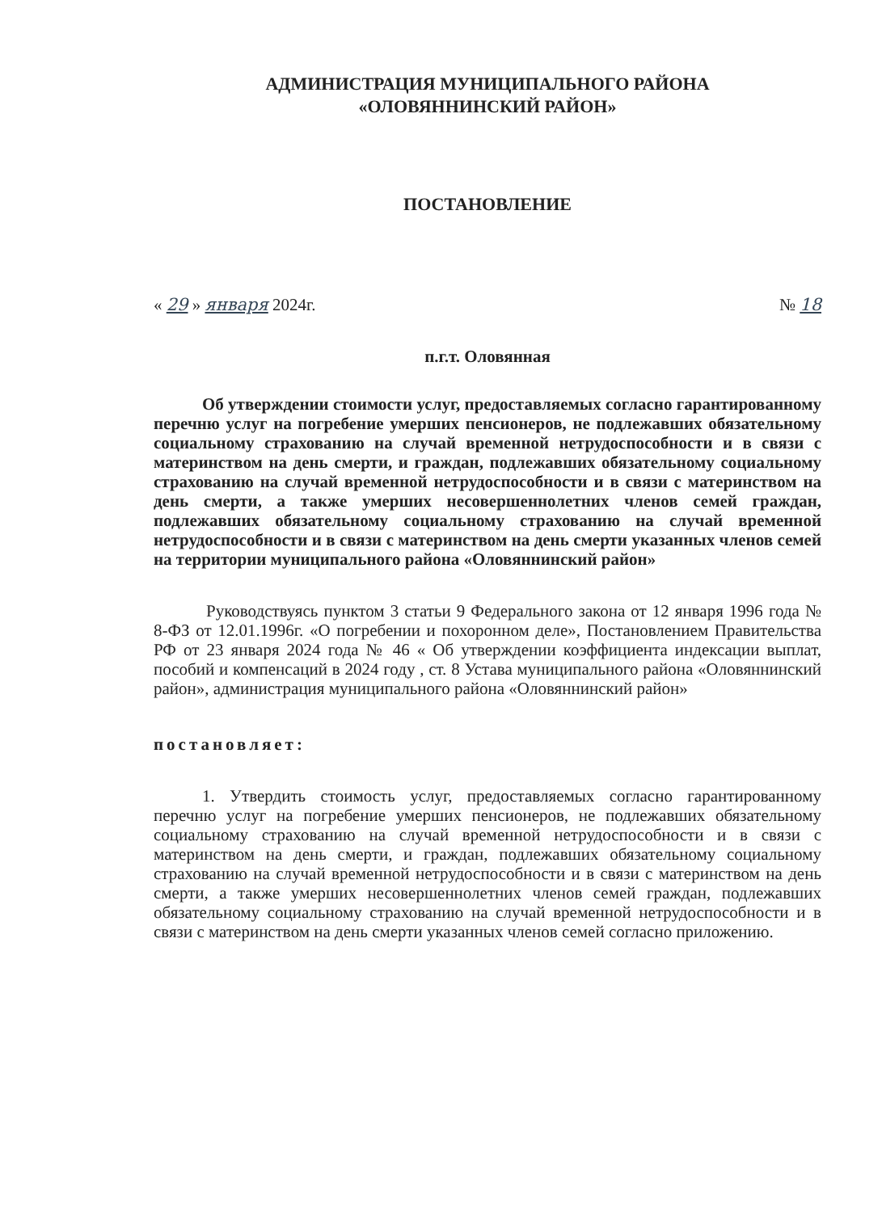АДМИНИСТРАЦИЯ МУНИЦИПАЛЬНОГО РАЙОНА
«ОЛОВЯННИНСКИЙ РАЙОН»
ПОСТАНОВЛЕНИЕ
« 29 » января 2024г. № 18
п.г.т. Оловянная
Об утверждении стоимости услуг, предоставляемых согласно гарантированному перечню услуг на погребение умерших пенсионеров, не подлежавших обязательному социальному страхованию на случай временной нетрудоспособности и в связи с материнством на день смерти, и граждан, подлежавших обязательному социальному страхованию на случай временной нетрудоспособности и в связи с материнством на день смерти, а также умерших несовершеннолетних членов семей граждан, подлежавших обязательному социальному страхованию на случай временной нетрудоспособности и в связи с материнством на день смерти указанных членов семей на территории муниципального района «Оловяннинский район»
Руководствуясь пунктом 3 статьи 9 Федерального закона от 12 января 1996 года № 8-ФЗ от 12.01.1996г. «О погребении и похоронном деле», Постановлением Правительства РФ от 23 января 2024 года № 46 « Об утверждении коэффициента индексации выплат, пособий и компенсаций в 2024 году , ст. 8 Устава муниципального района «Оловяннинский район», администрация муниципального района «Оловяннинский район»
постановляет:
1. Утвердить стоимость услуг, предоставляемых согласно гарантированному перечню услуг на погребение умерших пенсионеров, не подлежавших обязательному социальному страхованию на случай временной нетрудоспособности и в связи с материнством на день смерти, и граждан, подлежавших обязательному социальному страхованию на случай временной нетрудоспособности и в связи с материнством на день смерти, а также умерших несовершеннолетних членов семей граждан, подлежавших обязательному социальному страхованию на случай временной нетрудоспособности и в связи с материнством на день смерти указанных членов семей согласно приложению.